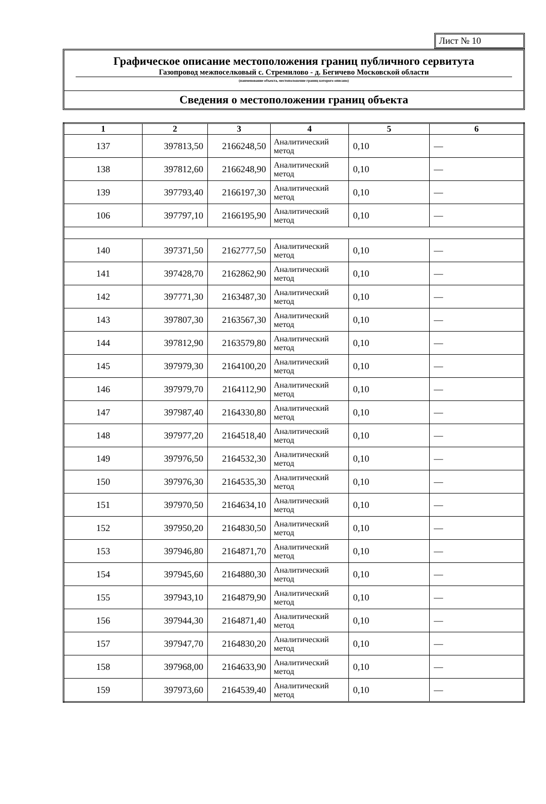Лист № 10
Графическое описание местоположения границ публичного сервитута
Газопровод межпоселковый с. Стремилово - д. Бегичево Московской области
(наименование объекта, местоположение границ которого описано)
Сведения о местоположении границ объекта
| 1 | 2 | 3 | 4 | 5 | 6 |
| --- | --- | --- | --- | --- | --- |
| 137 | 397813,50 | 2166248,50 | Аналитический метод | 0,10 | — |
| 138 | 397812,60 | 2166248,90 | Аналитический метод | 0,10 | — |
| 139 | 397793,40 | 2166197,30 | Аналитический метод | 0,10 | — |
| 106 | 397797,10 | 2166195,90 | Аналитический метод | 0,10 | — |
| 140 | 397371,50 | 2162777,50 | Аналитический метод | 0,10 | — |
| 141 | 397428,70 | 2162862,90 | Аналитический метод | 0,10 | — |
| 142 | 397771,30 | 2163487,30 | Аналитический метод | 0,10 | — |
| 143 | 397807,30 | 2163567,30 | Аналитический метод | 0,10 | — |
| 144 | 397812,90 | 2163579,80 | Аналитический метод | 0,10 | — |
| 145 | 397979,30 | 2164100,20 | Аналитический метод | 0,10 | — |
| 146 | 397979,70 | 2164112,90 | Аналитический метод | 0,10 | — |
| 147 | 397987,40 | 2164330,80 | Аналитический метод | 0,10 | — |
| 148 | 397977,20 | 2164518,40 | Аналитический метод | 0,10 | — |
| 149 | 397976,50 | 2164532,30 | Аналитический метод | 0,10 | — |
| 150 | 397976,30 | 2164535,30 | Аналитический метод | 0,10 | — |
| 151 | 397970,50 | 2164634,10 | Аналитический метод | 0,10 | — |
| 152 | 397950,20 | 2164830,50 | Аналитический метод | 0,10 | — |
| 153 | 397946,80 | 2164871,70 | Аналитический метод | 0,10 | — |
| 154 | 397945,60 | 2164880,30 | Аналитический метод | 0,10 | — |
| 155 | 397943,10 | 2164879,90 | Аналитический метод | 0,10 | — |
| 156 | 397944,30 | 2164871,40 | Аналитический метод | 0,10 | — |
| 157 | 397947,70 | 2164830,20 | Аналитический метод | 0,10 | — |
| 158 | 397968,00 | 2164633,90 | Аналитический метод | 0,10 | — |
| 159 | 397973,60 | 2164539,40 | Аналитический метод | 0,10 | — |